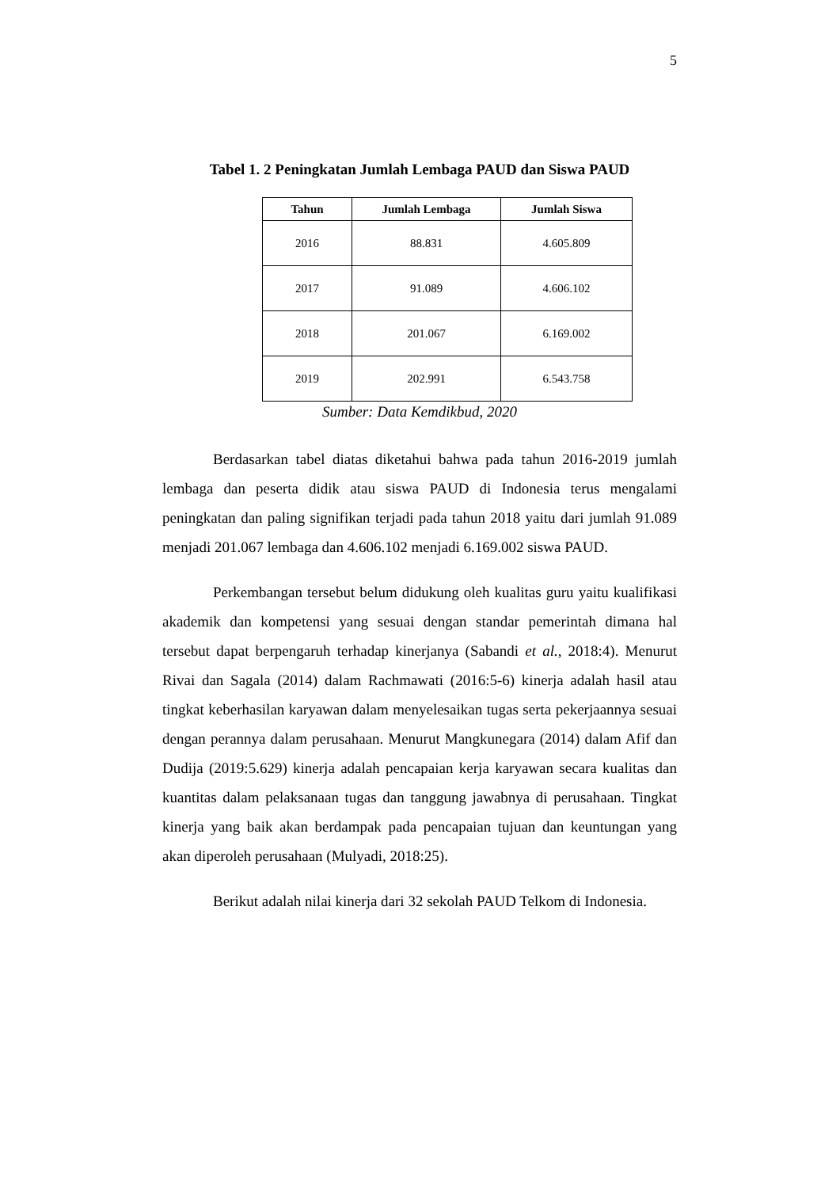5
Tabel 1. 2 Peningkatan Jumlah Lembaga PAUD dan Siswa PAUD
| Tahun | Jumlah Lembaga | Jumlah Siswa |
| --- | --- | --- |
| 2016 | 88.831 | 4.605.809 |
| 2017 | 91.089 | 4.606.102 |
| 2018 | 201.067 | 6.169.002 |
| 2019 | 202.991 | 6.543.758 |
Sumber: Data Kemdikbud, 2020
Berdasarkan tabel diatas diketahui bahwa pada tahun 2016-2019 jumlah lembaga dan peserta didik atau siswa PAUD di Indonesia terus mengalami peningkatan dan paling signifikan terjadi pada tahun 2018 yaitu dari jumlah 91.089 menjadi 201.067 lembaga dan 4.606.102 menjadi 6.169.002 siswa PAUD.
Perkembangan tersebut belum didukung oleh kualitas guru yaitu kualifikasi akademik dan kompetensi yang sesuai dengan standar pemerintah dimana hal tersebut dapat berpengaruh terhadap kinerjanya (Sabandi et al., 2018:4). Menurut Rivai dan Sagala (2014) dalam Rachmawati (2016:5-6) kinerja adalah hasil atau tingkat keberhasilan karyawan dalam menyelesaikan tugas serta pekerjaannya sesuai dengan perannya dalam perusahaan. Menurut Mangkunegara (2014) dalam Afif dan Dudija (2019:5.629) kinerja adalah pencapaian kerja karyawan secara kualitas dan kuantitas dalam pelaksanaan tugas dan tanggung jawabnya di perusahaan. Tingkat kinerja yang baik akan berdampak pada pencapaian tujuan dan keuntungan yang akan diperoleh perusahaan (Mulyadi, 2018:25).
Berikut adalah nilai kinerja dari 32 sekolah PAUD Telkom di Indonesia.